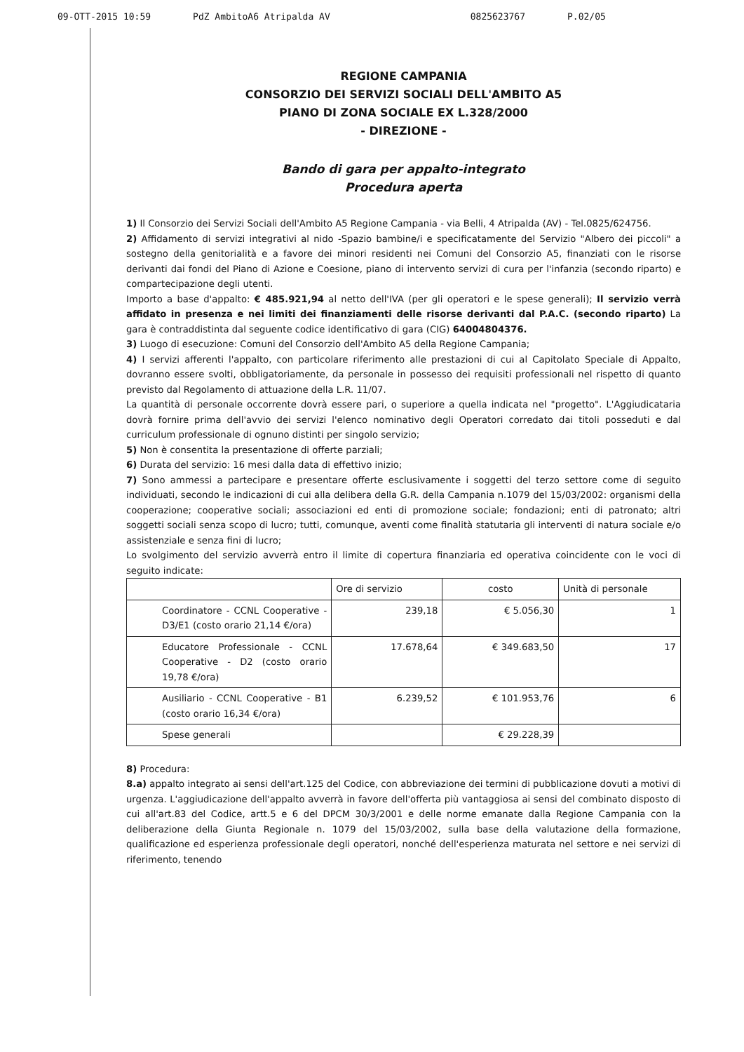09-OTT-2015 10:59 PdZ AmbitoA6 Atripalda AV 0825623767 P.02/05
REGIONE CAMPANIA
CONSORZIO DEI SERVIZI SOCIALI DELL'AMBITO A5
PIANO DI ZONA SOCIALE EX L.328/2000
- DIREZIONE -
Bando di gara per appalto-integrato
Procedura aperta
1) Il Consorzio dei Servizi Sociali dell'Ambito A5 Regione Campania - via Belli, 4 Atripalda (AV) - Tel.0825/624756.
2) Affidamento di servizi integrativi al nido -Spazio bambine/i e specificatamente del Servizio "Albero dei piccoli" a sostegno della genitorialità e a favore dei minori residenti nei Comuni del Consorzio A5, finanziati con le risorse derivanti dai fondi del Piano di Azione e Coesione, piano di intervento servizi di cura per l'infanzia (secondo riparto) e compartecipazione degli utenti.
Importo a base d'appalto: € 485.921,94 al netto dell'IVA (per gli operatori e le spese generali); Il servizio verrà affidato in presenza e nei limiti dei finanziamenti delle risorse derivanti dal P.A.C. (secondo riparto) La gara è contraddistinta dal seguente codice identificativo di gara (CIG) 64004804376.
3) Luogo di esecuzione: Comuni del Consorzio dell'Ambito A5 della Regione Campania;
4) I servizi afferenti l'appalto, con particolare riferimento alle prestazioni di cui al Capitolato Speciale di Appalto, dovranno essere svolti, obbligatoriamente, da personale in possesso dei requisiti professionali nel rispetto di quanto previsto dal Regolamento di attuazione della L.R. 11/07.
La quantità di personale occorrente dovrà essere pari, o superiore a quella indicata nel "progetto". L'Aggiudicataria dovrà fornire prima dell'avvio dei servizi l'elenco nominativo degli Operatori corredato dai titoli posseduti e dal curriculum professionale di ognuno distinti per singolo servizio;
5) Non è consentita la presentazione di offerte parziali;
6) Durata del servizio: 16 mesi dalla data di effettivo inizio;
7) Sono ammessi a partecipare e presentare offerte esclusivamente i soggetti del terzo settore come di seguito individuati, secondo le indicazioni di cui alla delibera della G.R. della Campania n.1079 del 15/03/2002: organismi della cooperazione; cooperative sociali; associazioni ed enti di promozione sociale; fondazioni; enti di patronato; altri soggetti sociali senza scopo di lucro; tutti, comunque, aventi come finalità statutaria gli interventi di natura sociale e/o assistenziale e senza fini di lucro;
Lo svolgimento del servizio avverrà entro il limite di copertura finanziaria ed operativa coincidente con le voci di seguito indicate:
| | Ore di servizio | costo | Unità di personale |
| Coordinatore - CCNL Cooperative - D3/E1 (costo orario 21,14 €/ora) | 239,18 | € 5.056,30 | 1 |
| Educatore Professionale - CCNL Cooperative - D2 (costo orario 19,78 €/ora) | 17.678,64 | € 349.683,50 | 17 |
| Ausiliario - CCNL Cooperative - B1 (costo orario 16,34 €/ora) | 6.239,52 | € 101.953,76 | 6 |
| Spese generali | | € 29.228,39 | |
8) Procedura:
8.a) appalto integrato ai sensi dell'art.125 del Codice, con abbreviazione dei termini di pubblicazione dovuti a motivi di urgenza. L'aggiudicazione dell'appalto avverrà in favore dell'offerta più vantaggiosa ai sensi del combinato disposto di cui all'art.83 del Codice, artt.5 e 6 del DPCM 30/3/2001 e delle norme emanate dalla Regione Campania con la deliberazione della Giunta Regionale n. 1079 del 15/03/2002, sulla base della valutazione della formazione, qualificazione ed esperienza professionale degli operatori, nonché dell'esperienza maturata nel settore e nei servizi di riferimento, tenendo